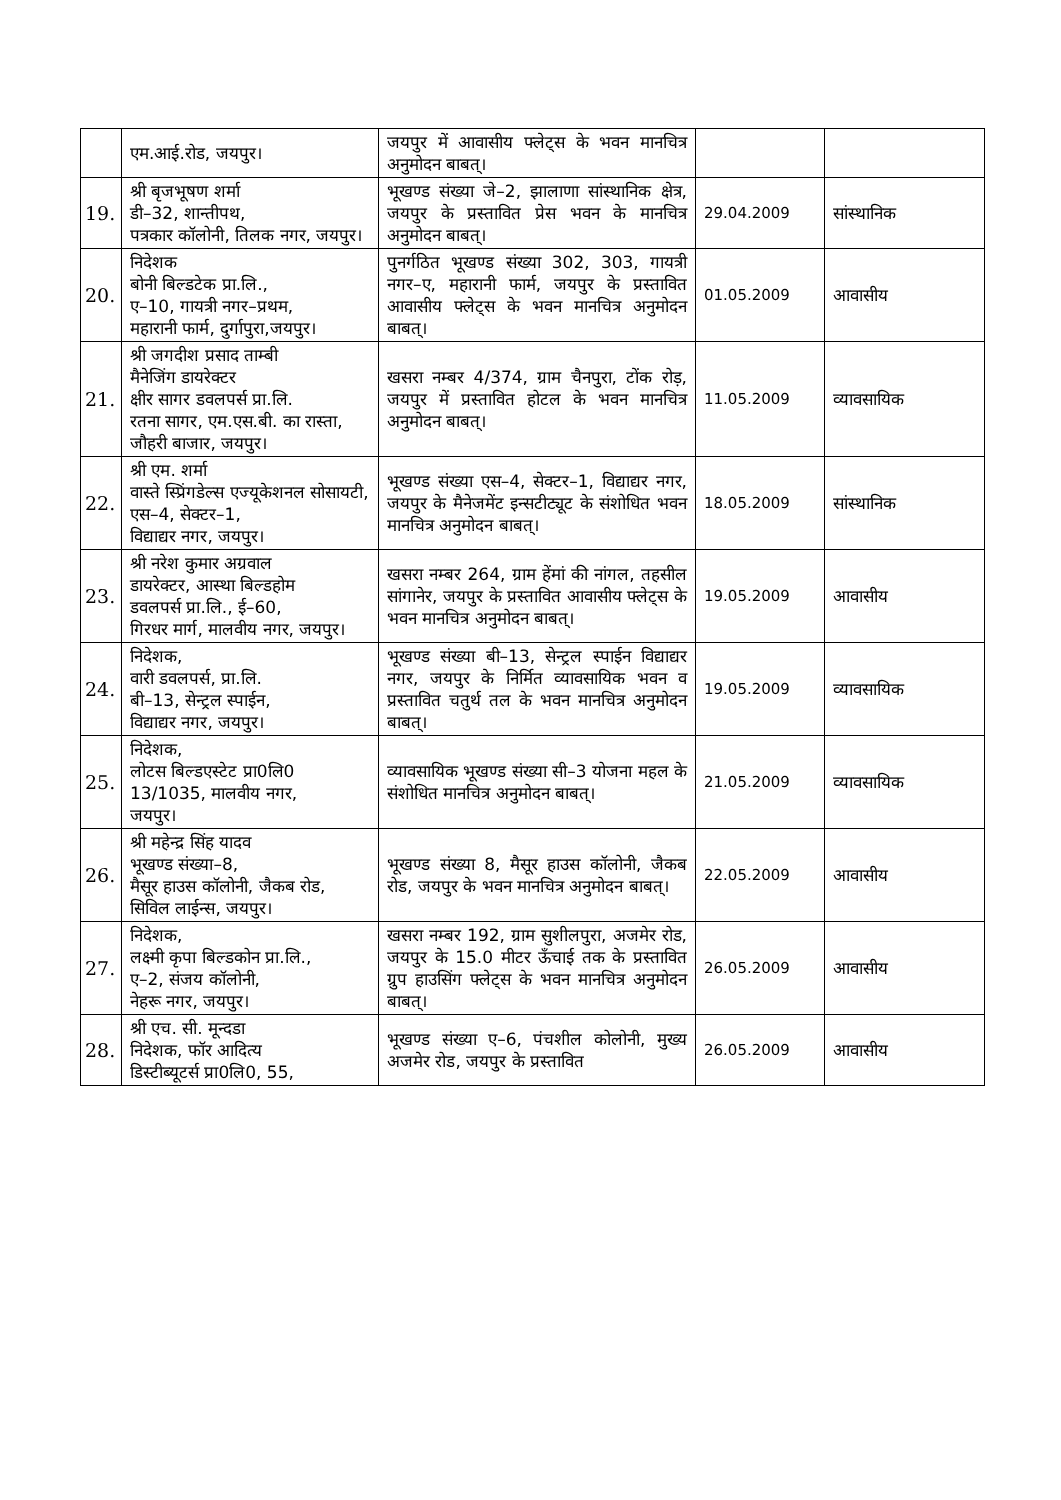| | एम.आई.रोड, जयपुर। | जयपुर में आवासीय फ्लेट्स के भवन मानचित्र अनुमोदन बाबत्। | | |
| 19. | श्री बृजभूषण शर्मा डी–32, शान्तीपथ, पत्रकार कॉलोनी, तिलक नगर, जयपुर। | भूखण्ड संख्या जे–2, झालाणा सांस्थानिक क्षेत्र, जयपुर के प्रस्तावित प्रेस भवन के मानचित्र अनुमोदन बाबत्। | 29.04.2009 | सांस्थानिक |
| 20. | निदेशक बोनी बिल्डटेक प्रा.लि., ए–10, गायत्री नगर–प्रथम, महारानी फार्म, दुर्गापुरा,जयपुर। | पुनर्गठित भूखण्ड संख्या 302, 303, गायत्री नगर–ए, महारानी फार्म, जयपुर के प्रस्तावित आवासीय फ्लेट्स के भवन मानचित्र अनुमोदन बाबत्। | 01.05.2009 | आवासीय |
| 21. | श्री जगदीश प्रसाद ताम्बी मैनेजिंग डायरेक्टर क्षीर सागर डवलपर्स प्रा.लि. रतना सागर, एम.एस.बी. का रास्ता, जौहरी बाजार, जयपुर। | खसरा नम्बर 4/374, ग्राम चैनपुरा, टोंक रोड़, जयपुर में प्रस्तावित होटल के भवन मानचित्र अनुमोदन बाबत्। | 11.05.2009 | व्यावसायिक |
| 22. | श्री एम. शर्मा वास्ते स्प्रिंगडेल्स एज्यूकेशनल सोसायटी, एस–4, सेक्टर–1, विद्याद्यर नगर, जयपुर। | भूखण्ड संख्या एस–4, सेक्टर–1, विद्याद्यर नगर, जयपुर के मैनेजमेंट इन्सटीट्यूट के संशोधित भवन मानचित्र अनुमोदन बाबत्। | 18.05.2009 | सांस्थानिक |
| 23. | श्री नरेश कुमार अग्रवाल डायरेक्टर, आस्था बिल्डहोम डवलपर्स प्रा.लि., ई–60, गिरधर मार्ग, मालवीय नगर, जयपुर। | खसरा नम्बर 264, ग्राम हेंमां की नांगल, तहसील सांगानेर, जयपुर के प्रस्तावित आवासीय फ्लेट्स के भवन मानचित्र अनुमोदन बाबत्। | 19.05.2009 | आवासीय |
| 24. | निदेशक, वारी डवलपर्स, प्रा.लि. बी–13, सेन्ट्रल स्पाईन, विद्याद्यर नगर, जयपुर। | भूखण्ड संख्या बी–13, सेन्ट्रल स्पाईन विद्याद्यर नगर, जयपुर के निर्मित व्यावसायिक भवन व प्रस्तावित चतुर्थ तल के भवन मानचित्र अनुमोदन बाबत्। | 19.05.2009 | व्यावसायिक |
| 25. | निदेशक, लोटस बिल्डएस्टेट प्रा0लि0 13/1035, मालवीय नगर, जयपुर। | व्यावसायिक भूखण्ड संख्या सी–3 योजना महल के संशोधित मानचित्र अनुमोदन बाबत्। | 21.05.2009 | व्यावसायिक |
| 26. | श्री महेन्द्र सिंह यादव भूखण्ड संख्या–8, मैसूर हाउस कॉलोनी, जैकब रोड, सिविल लाईन्स, जयपुर। | भूखण्ड संख्या 8, मैसूर हाउस कॉलोनी, जैकब रोड, जयपुर के भवन मानचित्र अनुमोदन बाबत्। | 22.05.2009 | आवासीय |
| 27. | निदेशक, लक्ष्मी कृपा बिल्डकोन प्रा.लि., ए–2, संजय कॉलोनी, नेहरू नगर, जयपुर। | खसरा नम्बर 192, ग्राम सुशीलपुरा, अजमेर रोड, जयपुर के 15.0 मीटर ऊॅंचाई तक के प्रस्तावित ग्रुप हाउसिंग फ्लेट्स के भवन मानचित्र अनुमोदन बाबत्। | 26.05.2009 | आवासीय |
| 28. | श्री एच. सी. मून्दडा निदेशक, फॉर आदित्य डिस्टीब्यूटर्स प्रा0लि0, 55, | भूखण्ड संख्या ए–6, पंचशील कोलोनी, मुख्य अजमेर रोड, जयपुर के प्रस्तावित | 26.05.2009 | आवासीय |